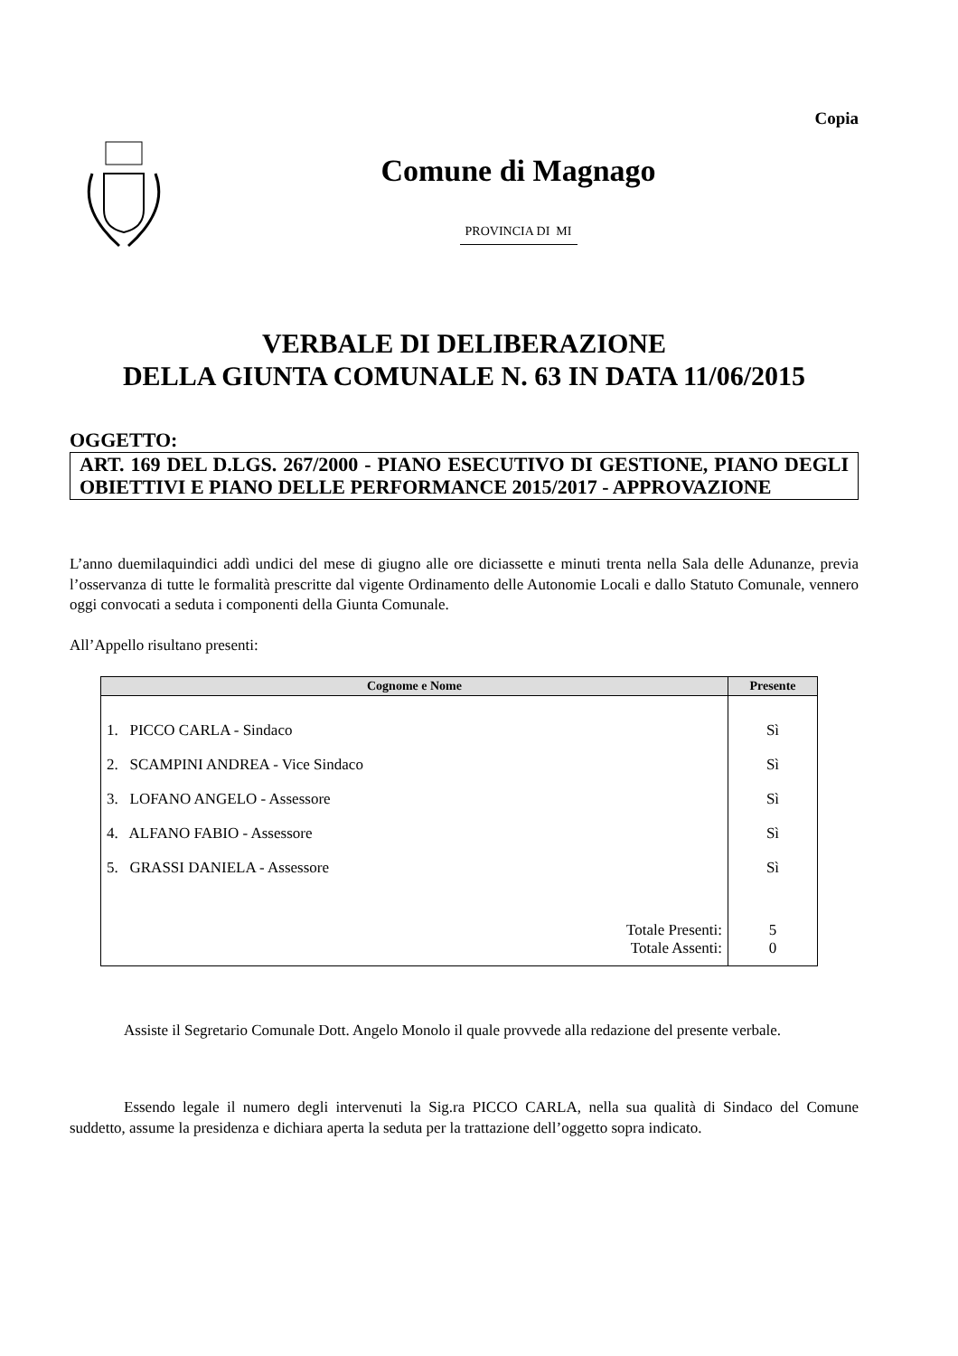Copia
Comune di Magnago
PROVINCIA DI MI
VERBALE DI DELIBERAZIONE
DELLA GIUNTA COMUNALE N. 63 IN DATA 11/06/2015
OGGETTO:
ART. 169 DEL D.LGS. 267/2000 - PIANO ESECUTIVO DI GESTIONE, PIANO DEGLI OBIETTIVI E PIANO DELLE PERFORMANCE 2015/2017 - APPROVAZIONE
L’anno duemilaquindici addì undici del mese di giugno alle ore diciassette e minuti trenta nella Sala delle Adunanze, previa l’osservanza di tutte le formalità prescritte dal vigente Ordinamento delle Autonomie Locali e dallo Statuto Comunale, vennero oggi convocati a seduta i componenti della Giunta Comunale.
All’Appello risultano presenti:
| Cognome e Nome | Presente |
| --- | --- |
| 1. PICCO CARLA - Sindaco | Sì |
| 2. SCAMPINI ANDREA - Vice Sindaco | Sì |
| 3. LOFANO ANGELO - Assessore | Sì |
| 4. ALFANO FABIO - Assessore | Sì |
| 5. GRASSI DANIELA - Assessore | Sì |
| Totale Presenti: | 5 |
| Totale Assenti: | 0 |
Assiste il Segretario Comunale Dott. Angelo Monolo il quale provvede alla redazione del presente verbale.
Essendo legale il numero degli intervenuti la Sig.ra PICCO CARLA, nella sua qualità di Sindaco del Comune suddetto, assume la presidenza e dichiara aperta la seduta per la trattazione dell’oggetto sopra indicato.